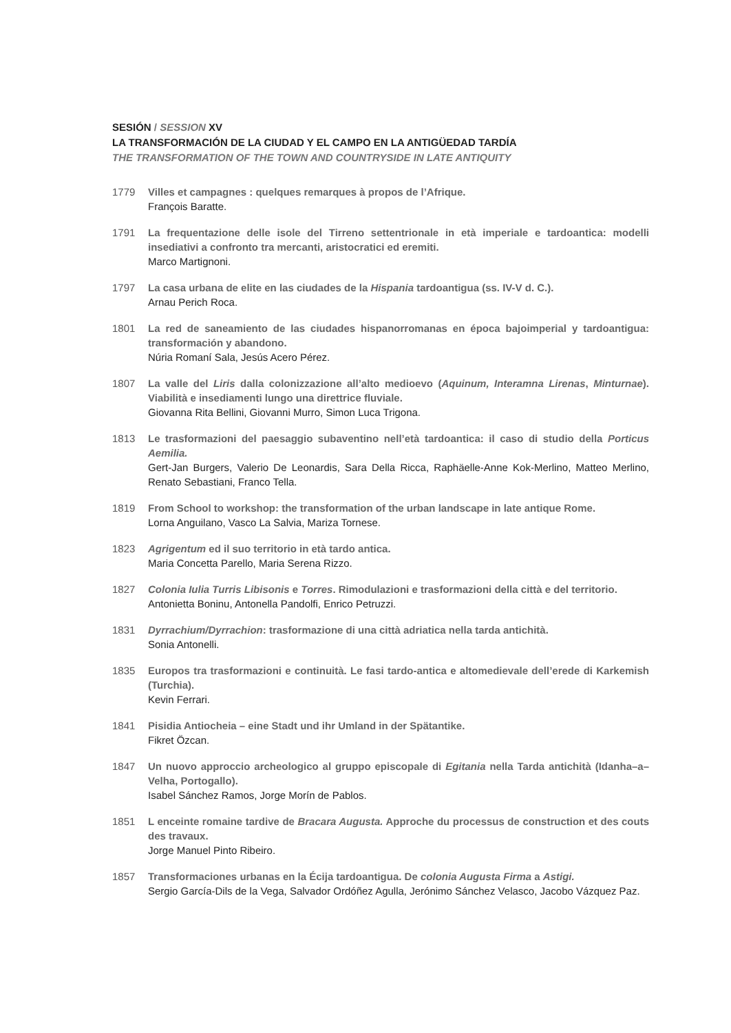SESIÓN / SESSION XV
LA TRANSFORMACIÓN DE LA CIUDAD Y EL CAMPO EN LA ANTIGÜEDAD TARDÍA
THE TRANSFORMATION OF THE TOWN AND COUNTRYSIDE IN LATE ANTIQUITY
1779 Villes et campagnes : quelques remarques à propos de l’Afrique.
François Baratte.
1791 La frequentazione delle isole del Tirreno settentrionale in età imperiale e tardoantica: modelli insediativi a confronto tra mercanti, aristocratici ed eremiti.
Marco Martignoni.
1797 La casa urbana de elite en las ciudades de la Hispania tardoantigua (ss. IV-V d. C.).
Arnau Perich Roca.
1801 La red de saneamiento de las ciudades hispanorromanas en época bajoimperial y tardoantigua: transformación y abandono.
Núria Romaní Sala, Jesús Acero Pérez.
1807 La valle del Liris dalla colonizzazione all’alto medioevo (Aquinum, Interamna Lirenas, Minturnae). Viabilità e insediamenti lungo una direttrice fluviale.
Giovanna Rita Bellini, Giovanni Murro, Simon Luca Trigona.
1813 Le trasformazioni del paesaggio subaventino nell’età tardoantica: il caso di studio della Porticus Aemilia.
Gert-Jan Burgers, Valerio De Leonardis, Sara Della Ricca, Raphäelle-Anne Kok-Merlino, Matteo Merlino, Renato Sebastiani, Franco Tella.
1819 From School to workshop: the transformation of the urban landscape in late antique Rome.
Lorna Anguilano, Vasco La Salvia, Mariza Tornese.
1823 Agrigentum ed il suo territorio in età tardo antica.
Maria Concetta Parello, Maria Serena Rizzo.
1827 Colonia Iulia Turris Libisonis e Torres. Rimodulazioni e trasformazioni della città e del territorio.
Antonietta Boninu, Antonella Pandolfi, Enrico Petruzzi.
1831 Dyrrachium/Dyrrachion: trasformazione di una città adriatica nella tarda antichità.
Sonia Antonelli.
1835 Europos tra trasformazioni e continuità. Le fasi tardo-antica e altomedievale dell’erede di Karkemish (Turchia).
Kevin Ferrari.
1841 Pisidia Antiocheia – eine Stadt und ihr Umland in der Spätantike.
Fikret Özcan.
1847 Un nuovo approccio archeologico al gruppo episcopale di Egitania nella Tarda antichità (Idanha–a–Velha, Portogallo).
Isabel Sánchez Ramos, Jorge Morín de Pablos.
1851 L enceinte romaine tardive de Bracara Augusta. Approche du processus de construction et des couts des travaux.
Jorge Manuel Pinto Ribeiro.
1857 Transformaciones urbanas en la Écija tardoantigua. De colonia Augusta Firma a Astigi.
Sergio García-Dils de la Vega, Salvador Ordóñez Agulla, Jerónimo Sánchez Velasco, Jacobo Vázquez Paz.